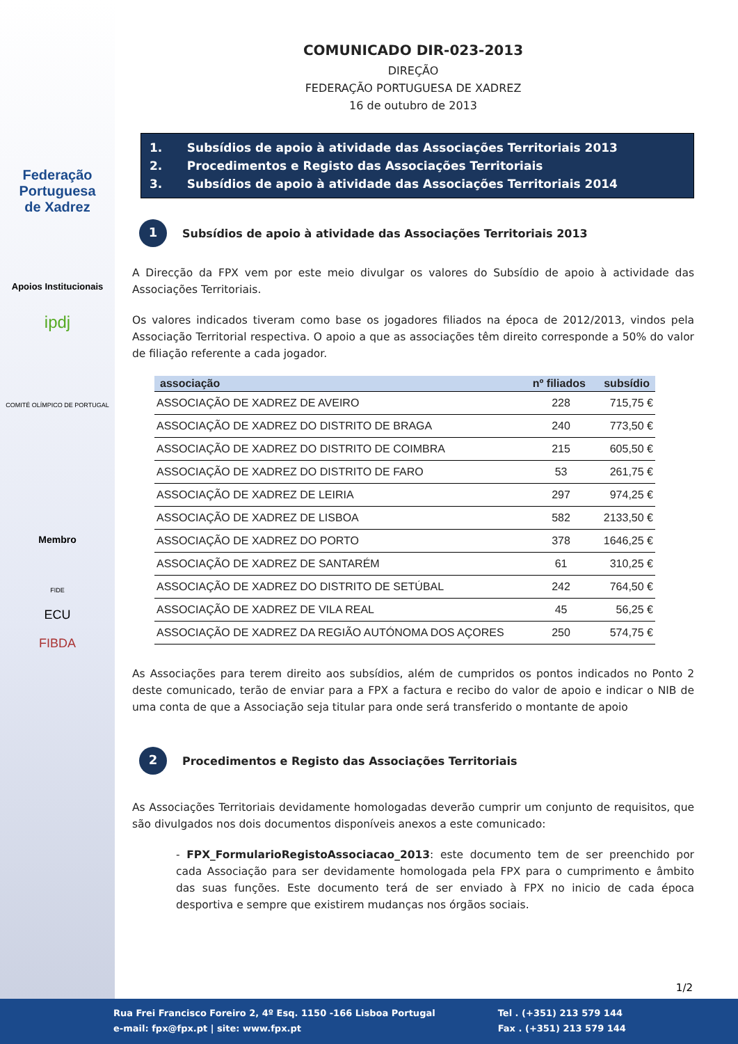Federação
Portuguesa
de Xadrez
Apoios Institucionais
ipdj
COMITÉ OLÍMPICO DE PORTUGAL
Membro
FIDE
ECU
FIBDA
COMUNICADO DIR-023-2013
DIREÇÃO
FEDERAÇÃO PORTUGUESA DE XADREZ
16 de outubro de 2013
1. Subsídios de apoio à atividade das Associações Territoriais 2013
2. Procedimentos e Registo das Associações Territoriais
3. Subsídios de apoio à atividade das Associações Territoriais 2014
1 Subsídios de apoio à atividade das Associações Territoriais 2013
A Direcção da FPX vem por este meio divulgar os valores do Subsídio de apoio à actividade das Associações Territoriais.
Os valores indicados tiveram como base os jogadores filiados na época de 2012/2013, vindos pela Associação Territorial respectiva. O apoio a que as associações têm direito corresponde a 50% do valor de filiação referente a cada jogador.
| associação | nº filiados | subsídio |
| --- | --- | --- |
| ASSOCIAÇÃO DE XADREZ DE AVEIRO | 228 | 715,75 € |
| ASSOCIAÇÃO DE XADREZ DO DISTRITO DE BRAGA | 240 | 773,50 € |
| ASSOCIAÇÃO DE XADREZ DO DISTRITO DE COIMBRA | 215 | 605,50 € |
| ASSOCIAÇÃO DE XADREZ DO DISTRITO DE FARO | 53 | 261,75 € |
| ASSOCIAÇÃO DE XADREZ DE LEIRIA | 297 | 974,25 € |
| ASSOCIAÇÃO DE XADREZ DE LISBOA | 582 | 2133,50 € |
| ASSOCIAÇÃO DE XADREZ DO PORTO | 378 | 1646,25 € |
| ASSOCIAÇÃO DE XADREZ DE SANTARÉM | 61 | 310,25 € |
| ASSOCIAÇÃO DE XADREZ DO DISTRITO DE SETÚBAL | 242 | 764,50 € |
| ASSOCIAÇÃO DE XADREZ DE VILA REAL | 45 | 56,25 € |
| ASSOCIAÇÃO DE XADREZ DA REGIÃO AUTÓNOMA DOS AÇORES | 250 | 574,75 € |
As Associações para terem direito aos subsídios, além de cumpridos os pontos indicados no Ponto 2 deste comunicado, terão de enviar para a FPX a factura e recibo do valor de apoio e indicar o NIB de uma conta de que a Associação seja titular para onde será transferido o montante de apoio
2 Procedimentos e Registo das Associações Territoriais
As Associações Territoriais devidamente homologadas deverão cumprir um conjunto de requisitos, que são divulgados nos dois documentos disponíveis anexos a este comunicado:
- FPX_FormularioRegistoAssociacao_2013: este documento tem de ser preenchido por cada Associação para ser devidamente homologada pela FPX para o cumprimento e âmbito das suas funções. Este documento terá de ser enviado à FPX no inicio de cada época desportiva e sempre que existirem mudanças nos órgãos sociais.
1/2
Rua Frei Francisco Foreiro 2, 4º Esq. 1150 -166 Lisboa Portugal
e-mail: fpx@fpx.pt | site: www.fpx.pt
Tel . (+351) 213 579 144
Fax . (+351) 213 579 144